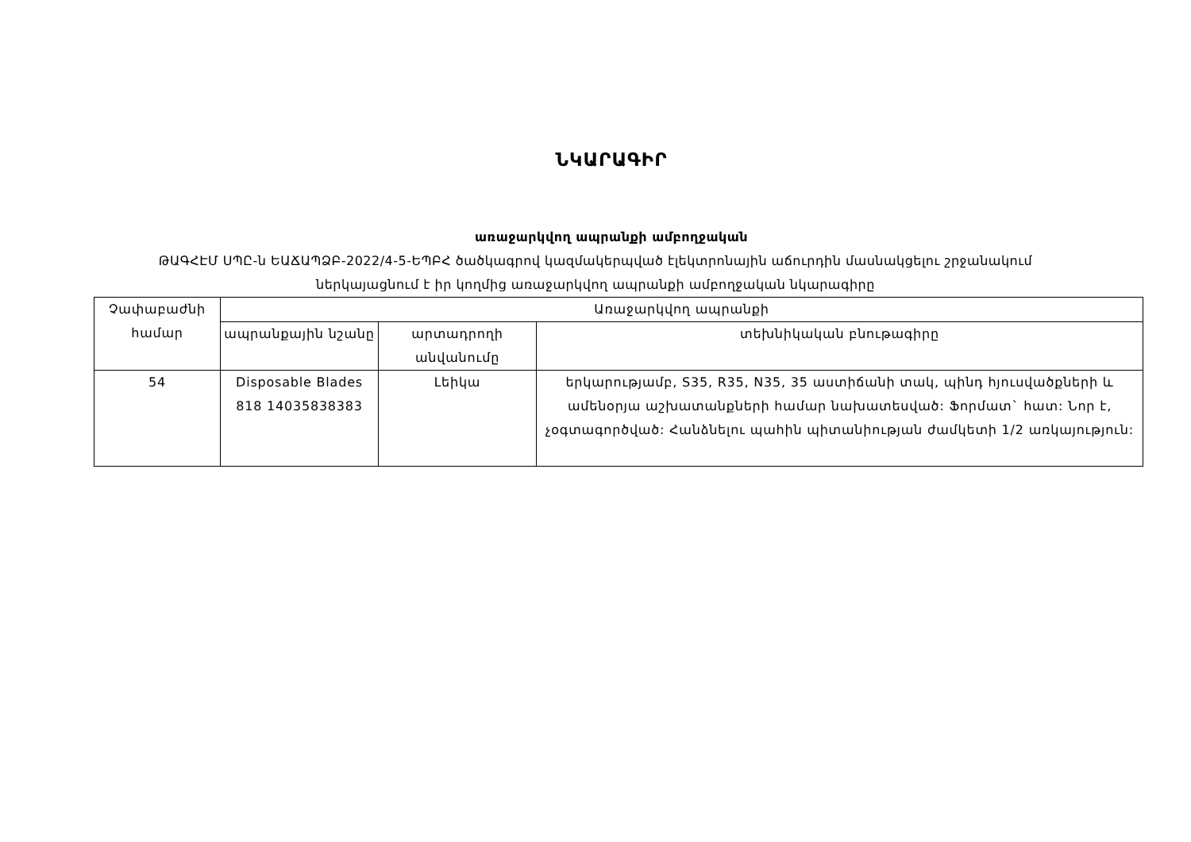ՆԿԱՐԱԳԻՐ
առաջարկվող ապրանքի ամբողջական
ԹԱԳՀԷՄ ՍՊԸ-ն ԵԱՃԱՊՁԲ-2022/4-5-ԵՊԲՀ ծածկագրով կազմակերպված էլեկտրոնային աճուրդին մասնակցելու շրջանակում
ներկայացնում է իր կողմից առաջարկվող ապրանքի ամբողջական նկարագիրը
| Չափաբաժնի համար | Առաջարկվող ապրանքի | | |
| --- | --- | --- | --- |
| | ապրանքային նշանը | արտադրողի անվանումը | տեխնիկական բնութագիրը |
| 54 | Disposable Blades 818 14035838383 | Լեիկա | երկարությամբ, S35, R35, N35, 35 աստիճանի տակ, պինդ հյուսվածքների և ամենօրյա աշխատանքների համար նախատեսված: Ֆորմատ` հատ: Նոր է, չօգտագործված: Հանձնելու պահին պիտանիության ժամկետի 1/2 առկայություն: |